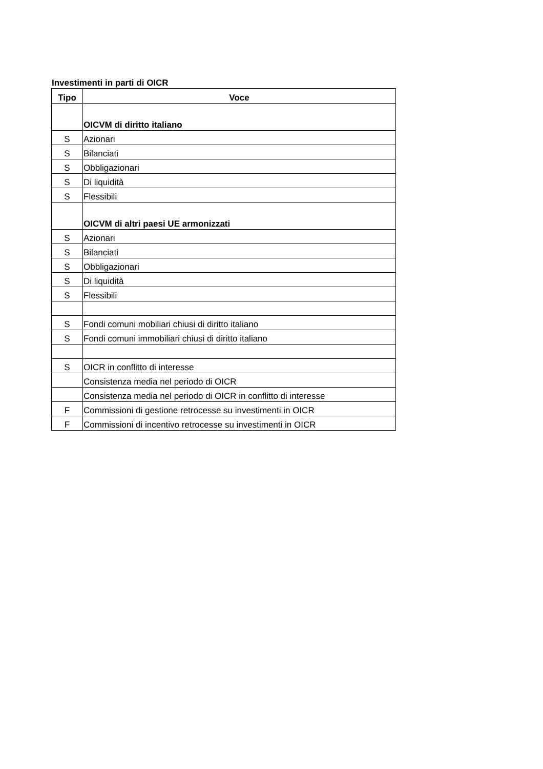Investimenti in parti di OICR
| Tipo | Voce |
| --- | --- |
| | OICVM di diritto italiano |
| S | Azionari |
| S | Bilanciati |
| S | Obbligazionari |
| S | Di liquidità |
| S | Flessibili |
| | OICVM di altri paesi UE armonizzati |
| S | Azionari |
| S | Bilanciati |
| S | Obbligazionari |
| S | Di liquidità |
| S | Flessibili |
| S | Fondi comuni mobiliari chiusi di diritto italiano |
| S | Fondi comuni immobiliari chiusi di diritto italiano |
| S | OICR in conflitto di interesse |
| | Consistenza media nel periodo di OICR |
| | Consistenza media nel periodo di OICR in conflitto di interesse |
| F | Commissioni di gestione retrocesse su investimenti in OICR |
| F | Commissioni di incentivo retrocesse su investimenti in OICR |